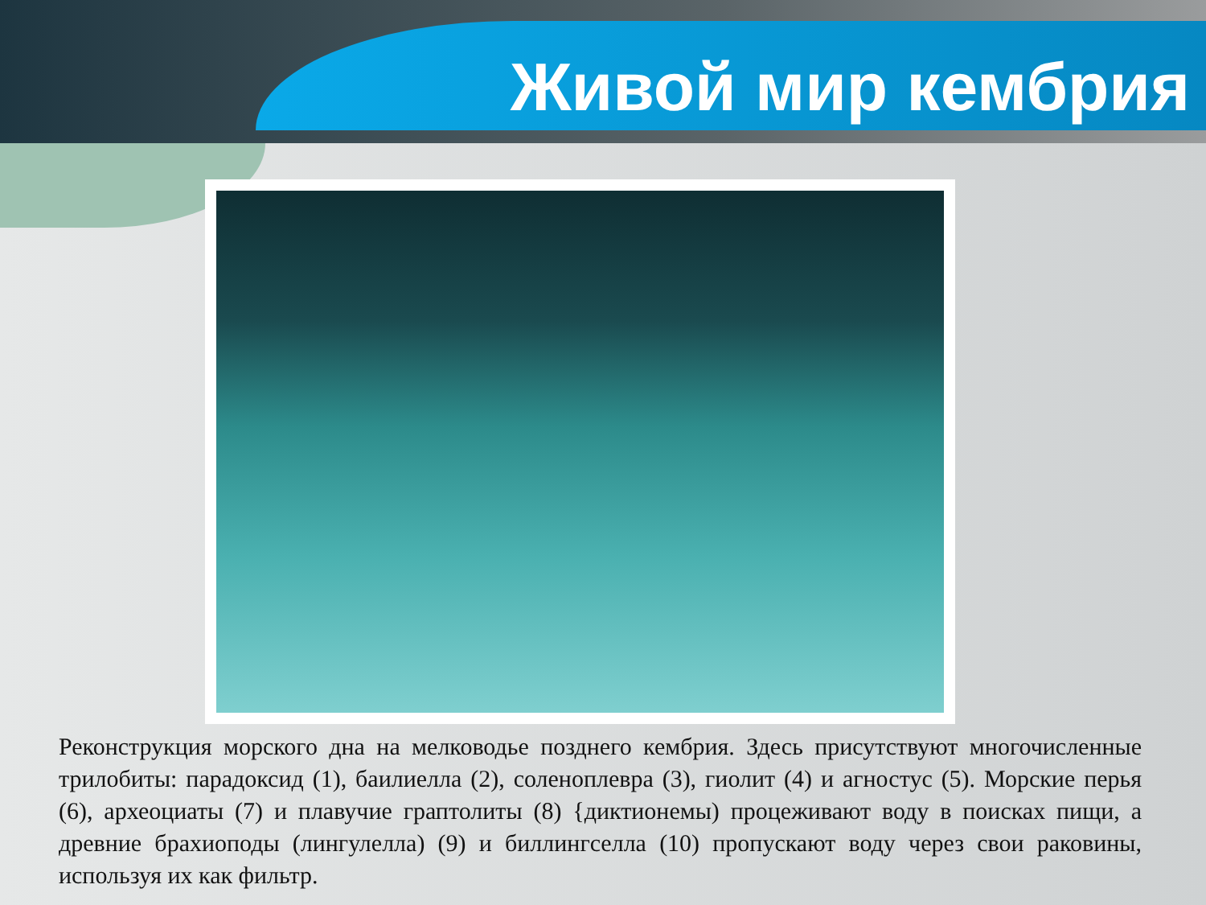Живой мир кембрия
Реконструкция морского дна на мелководье позднего кембрия. Здесь присутствуют многочисленные трилобиты: парадоксид (1), баилиелла (2), соленоплевра (3), гиолит (4) и агностус (5). Морские перья (6), археоциаты (7) и плавучие граптолиты (8) {диктионемы) процеживают воду в поисках пищи, а древние брахиоподы (лингулелла) (9) и биллингселла (10) пропускают воду через свои раковины, используя их как фильтр.